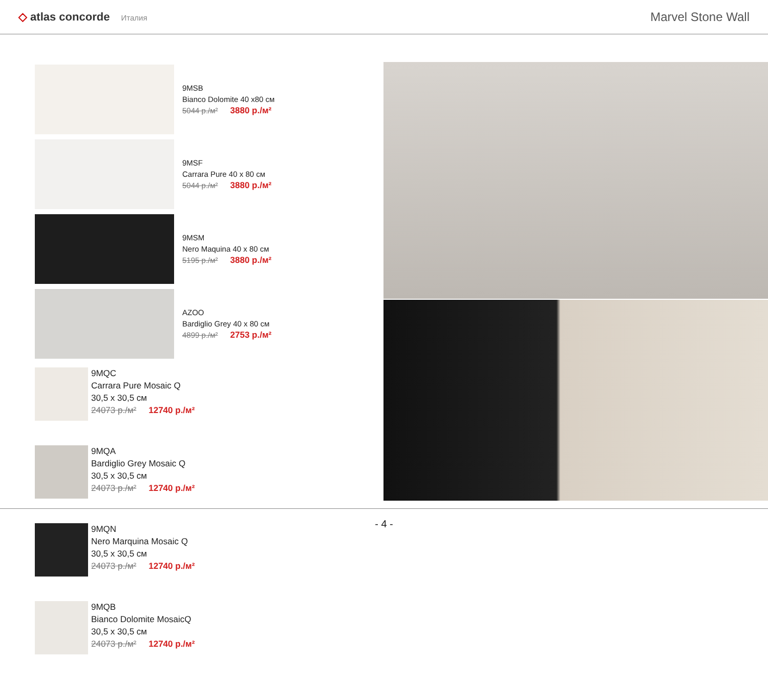◇ atlas concorde Италия
Marvel Stone Wall
9MSB
Bianco Dolomite 40 x80 см
5044 р./м² 3880 р./м²
9MSF
Carrara Pure 40 x 80 см
5044 р./м² 3880 р./м²
9MSM
Nero Maquina 40 x 80 см
5195 р./м² 3880 р./м²
AZOO
Bardiglio Grey 40 x 80 см
4899 р./м² 2753 р./м²
9MQC
Carrara Pure Mosaic Q
30,5 x 30,5 см
24073 р./м² 12740 р./м²
9MQA
Bardiglio Grey Mosaic Q
30,5 x 30,5 см
24073 р./м² 12740 р./м²
9MQN
Nero Marquina Mosaic Q
30,5 x 30,5 см
24073 р./м² 12740 р./м²
9MQB
Bianco Dolomite MosaicQ
30,5 x 30,5 см
24073 р./м² 12740 р./м²
- 4 -